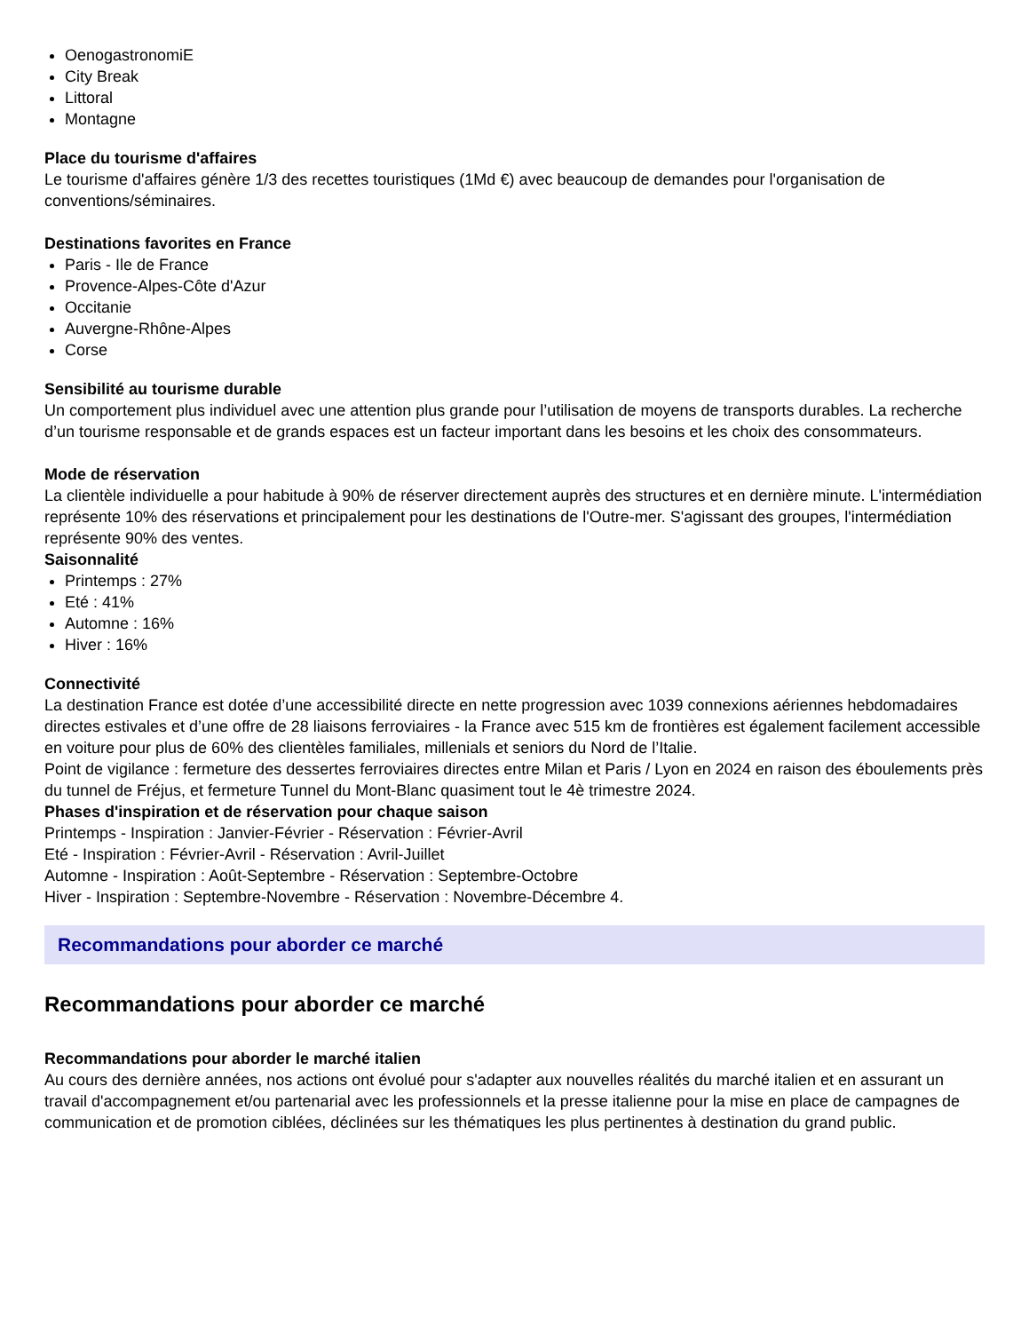OenogastronomiE
City Break
Littoral
Montagne
Place du tourisme d'affaires
Le tourisme d'affaires génère 1/3 des recettes touristiques (1Md €) avec beaucoup de demandes pour l'organisation de conventions/séminaires.
Destinations favorites en France
Paris - Ile de France
Provence-Alpes-Côte d'Azur
Occitanie
Auvergne-Rhône-Alpes
Corse
Sensibilité au tourisme durable
Un comportement plus individuel avec une attention plus grande pour l’utilisation de moyens de transports durables. La recherche d’un tourisme responsable et de grands espaces est un facteur important dans les besoins et les choix des consommateurs.
Mode de réservation
La clientèle individuelle a pour habitude à 90% de réserver directement auprès des structures et en dernière minute. L'intermédiation représente 10% des réservations et principalement pour les destinations de l'Outre-mer. S'agissant des groupes, l'intermédiation représente 90% des ventes.
Saisonnalité
Printemps : 27%
Eté : 41%
Automne : 16%
Hiver : 16%
Connectivité
La destination France est dotée d’une accessibilité directe en nette progression avec 1039 connexions aériennes hebdomadaires directes estivales et d’une offre de 28 liaisons ferroviaires - la France avec 515 km de frontières est également facilement accessible en voiture pour plus de 60% des clientèles familiales, millenials et seniors du Nord de l’Italie.
Point de vigilance : fermeture des dessertes ferroviaires directes entre Milan et Paris / Lyon en 2024 en raison des éboulements près du tunnel de Fréjus, et fermeture Tunnel du Mont-Blanc quasiment tout le 4è trimestre 2024.
Phases d'inspiration et de réservation pour chaque saison
Printemps - Inspiration : Janvier-Février - Réservation : Février-Avril
Eté - Inspiration : Février-Avril - Réservation : Avril-Juillet
Automne - Inspiration : Août-Septembre - Réservation : Septembre-Octobre
Hiver - Inspiration : Septembre-Novembre - Réservation : Novembre-Décembre 4.
Recommandations pour aborder ce marché
Recommandations pour aborder ce marché
Recommandations pour aborder le marché italien
Au cours des dernière années, nos actions ont évolué pour s'adapter aux nouvelles réalités du marché italien et en assurant un travail d'accompagnement et/ou partenarial avec les professionnels et la presse italienne pour la mise en place de campagnes de communication et de promotion ciblées, déclinées sur les thématiques les plus pertinentes à destination du grand public.